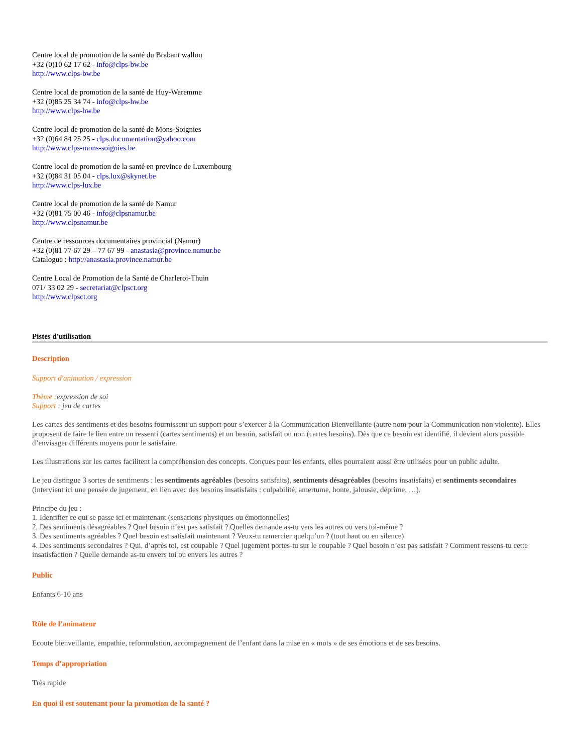Centre local de promotion de la santé du Brabant wallon
+32 (0)10 62 17 62 - info@clps-bw.be
http://www.clps-bw.be
Centre local de promotion de la santé de Huy-Waremme
+32 (0)85 25 34 74 - info@clps-hw.be
http://www.clps-hw.be
Centre local de promotion de la santé de Mons-Soignies
+32 (0)64 84 25 25 - clps.documentation@yahoo.com
http://www.clps-mons-soignies.be
Centre local de promotion de la santé en province de Luxembourg
+32 (0)84 31 05 04 - clps.lux@skynet.be
http://www.clps-lux.be
Centre local de promotion de la santé de Namur
+32 (0)81 75 00 46 - info@clpsnamur.be
http://www.clpsnamur.be
Centre de ressources documentaires provincial (Namur)
+32 (0)81 77 67 29 – 77 67 99 - anastasia@province.namur.be
Catalogue : http://anastasia.province.namur.be
Centre Local de Promotion de la Santé de Charleroi-Thuin
071/ 33 02 29 - secretariat@clpsct.org
http://www.clpsct.org
Pistes d'utilisation
Description
Support d'animation / expression
Thème : expression de soi
Support : jeu de cartes
Les cartes des sentiments et des besoins fournissent un support pour s’exercer à la Communication Bienveillante (autre nom pour la Communication non violente). Elles proposent de faire le lien entre un ressenti (cartes sentiments) et un besoin, satisfait ou non (cartes besoins). Dès que ce besoin est identifié, il devient alors possible d’envisager différents moyens pour le satisfaire.
Les illustrations sur les cartes facilitent la compréhension des concepts. Conçues pour les enfants, elles pourraient aussi être utilisées pour un public adulte.
Le jeu distingue 3 sortes de sentiments : les sentiments agréables (besoins satisfaits), sentiments désagréables (besoins insatisfaits) et sentiments secondaires (intervient ici une pensée de jugement, en lien avec des besoins insatisfaits : culpabilité, amertume, honte, jalousie, déprime, …).
Principe du jeu :
1. Identifier ce qui se passe ici et maintenant (sensations physiques ou émotionnelles)
2. Des sentiments désagréables ? Quel besoin n’est pas satisfait ? Quelles demande as-tu vers les autres ou vers toi-même ?
3. Des sentiments agréables ? Quel besoin est satisfait maintenant ? Veux-tu remercier quelqu’un ? (tout haut ou en silence)
4. Des sentiments secondaires ? Qui, d’après toi, est coupable ? Quel jugement portes-tu sur le coupable ? Quel besoin n’est pas satisfait ? Comment ressens-tu cette insatisfaction ? Quelle demande as-tu envers toi ou envers les autres ?
Public
Enfants 6-10 ans
Rôle de l’animateur
Ecoute bienveillante, empathie, reformulation, accompagnement de l’enfant dans la mise en « mots » de ses émotions et de ses besoins.
Temps d’appropriation
Très rapide
En quoi il est soutenant pour la promotion de la santé ?